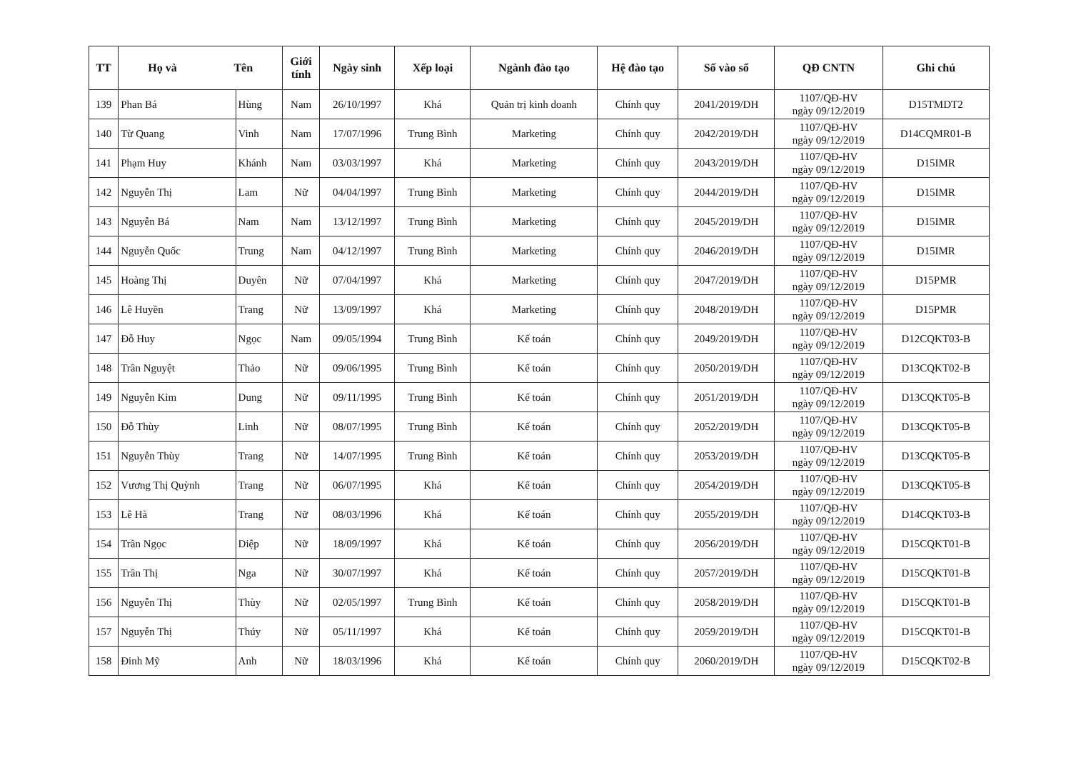| TT | Họ và Tên | | Giới tính | Ngày sinh | Xếp loại | Ngành đào tạo | Hệ đào tạo | Số vào sổ | QĐ CNTN | Ghi chú |
| --- | --- | --- | --- | --- | --- | --- | --- | --- | --- | --- |
| 139 | Phan Bá | Hùng | Nam | 26/10/1997 | Khá | Quản trị kinh doanh | Chính quy | 2041/2019/DH | 1107/QĐ-HV ngày 09/12/2019 | D15TMDT2 |
| 140 | Từ Quang | Vinh | Nam | 17/07/1996 | Trung Bình | Marketing | Chính quy | 2042/2019/DH | 1107/QĐ-HV ngày 09/12/2019 | D14CQMR01-B |
| 141 | Phạm Huy | Khánh | Nam | 03/03/1997 | Khá | Marketing | Chính quy | 2043/2019/DH | 1107/QĐ-HV ngày 09/12/2019 | D15IMR |
| 142 | Nguyễn Thị | Lam | Nữ | 04/04/1997 | Trung Bình | Marketing | Chính quy | 2044/2019/DH | 1107/QĐ-HV ngày 09/12/2019 | D15IMR |
| 143 | Nguyễn Bá | Nam | Nam | 13/12/1997 | Trung Bình | Marketing | Chính quy | 2045/2019/DH | 1107/QĐ-HV ngày 09/12/2019 | D15IMR |
| 144 | Nguyễn Quốc | Trung | Nam | 04/12/1997 | Trung Bình | Marketing | Chính quy | 2046/2019/DH | 1107/QĐ-HV ngày 09/12/2019 | D15IMR |
| 145 | Hoàng Thị | Duyên | Nữ | 07/04/1997 | Khá | Marketing | Chính quy | 2047/2019/DH | 1107/QĐ-HV ngày 09/12/2019 | D15PMR |
| 146 | Lê Huyền | Trang | Nữ | 13/09/1997 | Khá | Marketing | Chính quy | 2048/2019/DH | 1107/QĐ-HV ngày 09/12/2019 | D15PMR |
| 147 | Đỗ Huy | Ngọc | Nam | 09/05/1994 | Trung Bình | Kế toán | Chính quy | 2049/2019/DH | 1107/QĐ-HV ngày 09/12/2019 | D12CQKT03-B |
| 148 | Trần Nguyệt | Thảo | Nữ | 09/06/1995 | Trung Bình | Kế toán | Chính quy | 2050/2019/DH | 1107/QĐ-HV ngày 09/12/2019 | D13CQKT02-B |
| 149 | Nguyễn Kim | Dung | Nữ | 09/11/1995 | Trung Bình | Kế toán | Chính quy | 2051/2019/DH | 1107/QĐ-HV ngày 09/12/2019 | D13CQKT05-B |
| 150 | Đỗ Thùy | Linh | Nữ | 08/07/1995 | Trung Bình | Kế toán | Chính quy | 2052/2019/DH | 1107/QĐ-HV ngày 09/12/2019 | D13CQKT05-B |
| 151 | Nguyễn Thùy | Trang | Nữ | 14/07/1995 | Trung Bình | Kế toán | Chính quy | 2053/2019/DH | 1107/QĐ-HV ngày 09/12/2019 | D13CQKT05-B |
| 152 | Vương Thị Quỳnh | Trang | Nữ | 06/07/1995 | Khá | Kế toán | Chính quy | 2054/2019/DH | 1107/QĐ-HV ngày 09/12/2019 | D13CQKT05-B |
| 153 | Lê Hà | Trang | Nữ | 08/03/1996 | Khá | Kế toán | Chính quy | 2055/2019/DH | 1107/QĐ-HV ngày 09/12/2019 | D14CQKT03-B |
| 154 | Trần Ngọc | Diệp | Nữ | 18/09/1997 | Khá | Kế toán | Chính quy | 2056/2019/DH | 1107/QĐ-HV ngày 09/12/2019 | D15CQKT01-B |
| 155 | Trần Thị | Nga | Nữ | 30/07/1997 | Khá | Kế toán | Chính quy | 2057/2019/DH | 1107/QĐ-HV ngày 09/12/2019 | D15CQKT01-B |
| 156 | Nguyễn Thị | Thùy | Nữ | 02/05/1997 | Trung Bình | Kế toán | Chính quy | 2058/2019/DH | 1107/QĐ-HV ngày 09/12/2019 | D15CQKT01-B |
| 157 | Nguyễn Thị | Thúy | Nữ | 05/11/1997 | Khá | Kế toán | Chính quy | 2059/2019/DH | 1107/QĐ-HV ngày 09/12/2019 | D15CQKT01-B |
| 158 | Đinh Mỹ | Anh | Nữ | 18/03/1996 | Khá | Kế toán | Chính quy | 2060/2019/DH | 1107/QĐ-HV ngày 09/12/2019 | D15CQKT02-B |